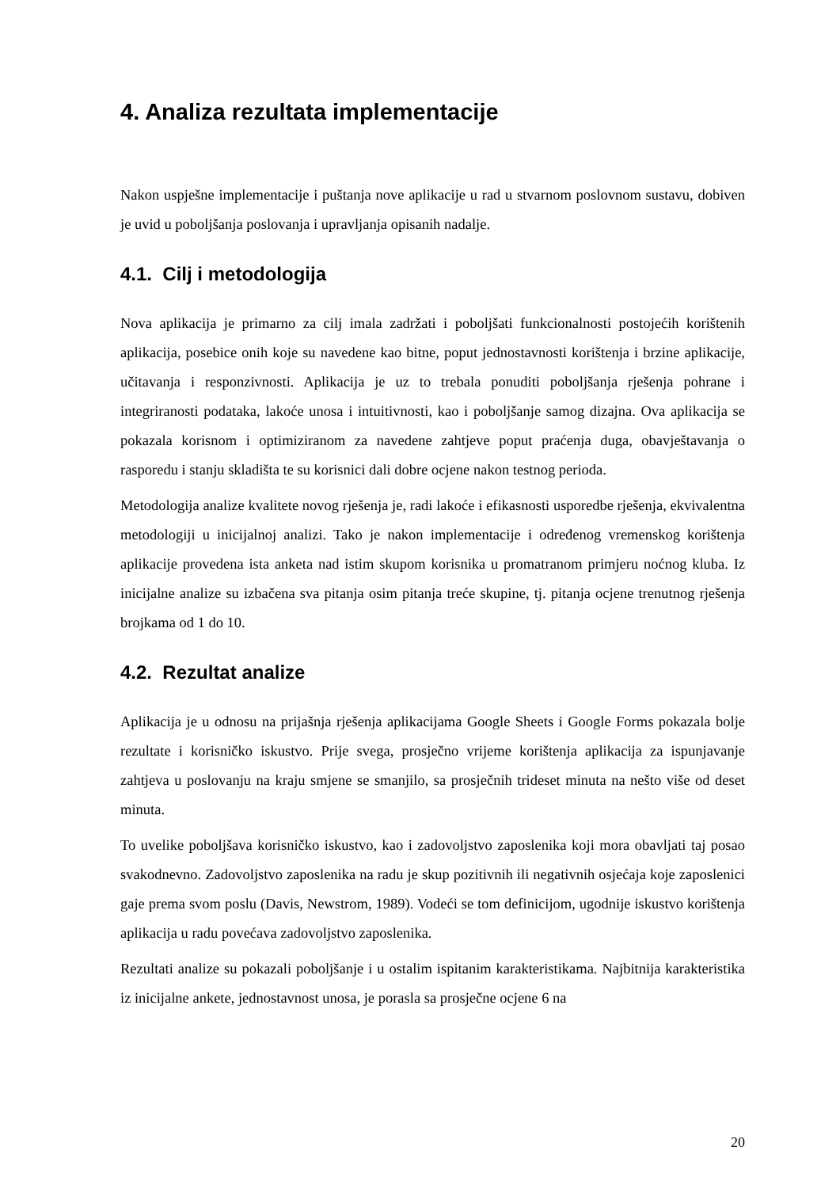4. Analiza rezultata implementacije
Nakon uspješne implementacije i puštanja nove aplikacije u rad u stvarnom poslovnom sustavu, dobiven je uvid u poboljšanja poslovanja i upravljanja opisanih nadalje.
4.1. Cilj i metodologija
Nova aplikacija je primarno za cilj imala zadržati i poboljšati funkcionalnosti postojećih korištenih aplikacija, posebice onih koje su navedene kao bitne, poput jednostavnosti korištenja i brzine aplikacije, učitavanja i responzivnosti. Aplikacija je uz to trebala ponuditi poboljšanja rješenja pohrane i integriranosti podataka, lakoće unosa i intuitivnosti, kao i poboljšanje samog dizajna. Ova aplikacija se pokazala korisnom i optimiziranom za navedene zahtjeve poput praćenja duga, obavještavanja o rasporedu i stanju skladišta te su korisnici dali dobre ocjene nakon testnog perioda.
Metodologija analize kvalitete novog rješenja je, radi lakoće i efikasnosti usporedbe rješenja, ekvivalentna metodologiji u inicijalnoj analizi. Tako je nakon implementacije i određenog vremenskog korištenja aplikacije provedena ista anketa nad istim skupom korisnika u promatranom primjeru noćnog kluba. Iz inicijalne analize su izbačena sva pitanja osim pitanja treće skupine, tj. pitanja ocjene trenutnog rješenja brojkama od 1 do 10.
4.2. Rezultat analize
Aplikacija je u odnosu na prijašnja rješenja aplikacijama Google Sheets i Google Forms pokazala bolje rezultate i korisničko iskustvo. Prije svega, prosječno vrijeme korištenja aplikacija za ispunjavanje zahtjeva u poslovanju na kraju smjene se smanjilo, sa prosječnih trideset minuta na nešto više od deset minuta.
To uvelike poboljšava korisničko iskustvo, kao i zadovoljstvo zaposlenika koji mora obavljati taj posao svakodnevno. Zadovoljstvo zaposlenika na radu je skup pozitivnih ili negativnih osjećaja koje zaposlenici gaje prema svom poslu (Davis, Newstrom, 1989). Vodeći se tom definicijom, ugodnije iskustvo korištenja aplikacija u radu povećava zadovoljstvo zaposlenika.
Rezultati analize su pokazali poboljšanje i u ostalim ispitanim karakteristikama. Najbitnija karakteristika iz inicijalne ankete, jednostavnost unosa, je porasla sa prosječne ocjene 6 na
20